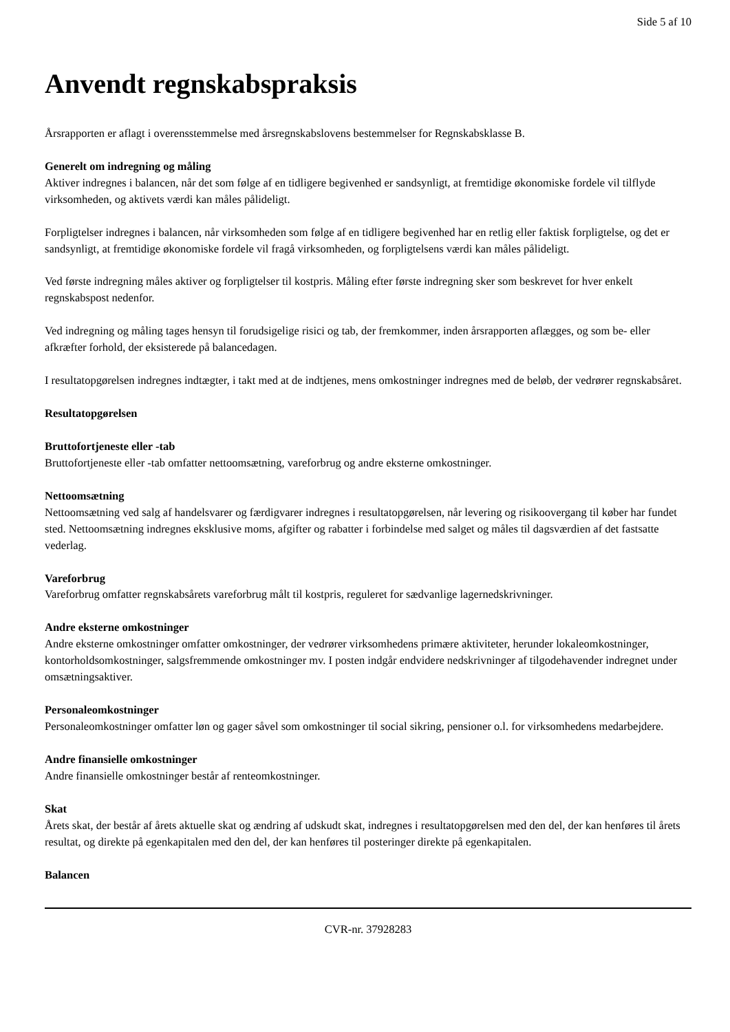Side 5 af 10
Anvendt regnskabspraksis
Årsrapporten er aflagt i overensstemmelse med årsregnskabslovens bestemmelser for Regnskabsklasse B.
Generelt om indregning og måling
Aktiver indregnes i balancen, når det som følge af en tidligere begivenhed er sandsynligt, at fremtidige økonomiske fordele vil tilflyde virksomheden, og aktivets værdi kan måles pålideligt.
Forpligtelser indregnes i balancen, når virksomheden som følge af en tidligere begivenhed har en retlig eller faktisk forpligtelse, og det er sandsynligt, at fremtidige økonomiske fordele vil fragå virksomheden, og forpligtelsens værdi kan måles pålideligt.
Ved første indregning måles aktiver og forpligtelser til kostpris. Måling efter første indregning sker som beskrevet for hver enkelt regnskabspost nedenfor.
Ved indregning og måling tages hensyn til forudsigelige risici og tab, der fremkommer, inden årsrapporten aflægges, og som be- eller afkræfter forhold, der eksisterede på balancedagen.
I resultatopgørelsen indregnes indtægter, i takt med at de indtjenes, mens omkostninger indregnes med de beløb, der vedrører regnskabsåret.
Resultatopgørelsen
Bruttofortjeneste eller -tab
Bruttofortjeneste eller -tab omfatter nettoomsætning, vareforbrug og andre eksterne omkostninger.
Nettoomsætning
Nettoomsætning ved salg af handelsvarer og færdigvarer indregnes i resultatopgørelsen, når levering og risikoovergang til køber har fundet sted. Nettoomsætning indregnes eksklusive moms, afgifter og rabatter i forbindelse med salget og måles til dagsværdien af det fastsatte vederlag.
Vareforbrug
Vareforbrug omfatter regnskabsårets vareforbrug målt til kostpris, reguleret for sædvanlige lagernedskrivninger.
Andre eksterne omkostninger
Andre eksterne omkostninger omfatter omkostninger, der vedrører virksomhedens primære aktiviteter, herunder lokaleomkostninger, kontorholdsomkostninger, salgsfremmende omkostninger mv. I posten indgår endvidere nedskrivninger af tilgodehavender indregnet under omsætningsaktiver.
Personaleomkostninger
Personaleomkostninger omfatter løn og gager såvel som omkostninger til social sikring, pensioner o.l. for virksomhedens medarbejdere.
Andre finansielle omkostninger
Andre finansielle omkostninger består af renteomkostninger.
Skat
Årets skat, der består af årets aktuelle skat og ændring af udskudt skat, indregnes i resultatopgørelsen med den del, der kan henføres til årets resultat, og direkte på egenkapitalen med den del, der kan henføres til posteringer direkte på egenkapitalen.
Balancen
CVR-nr. 37928283